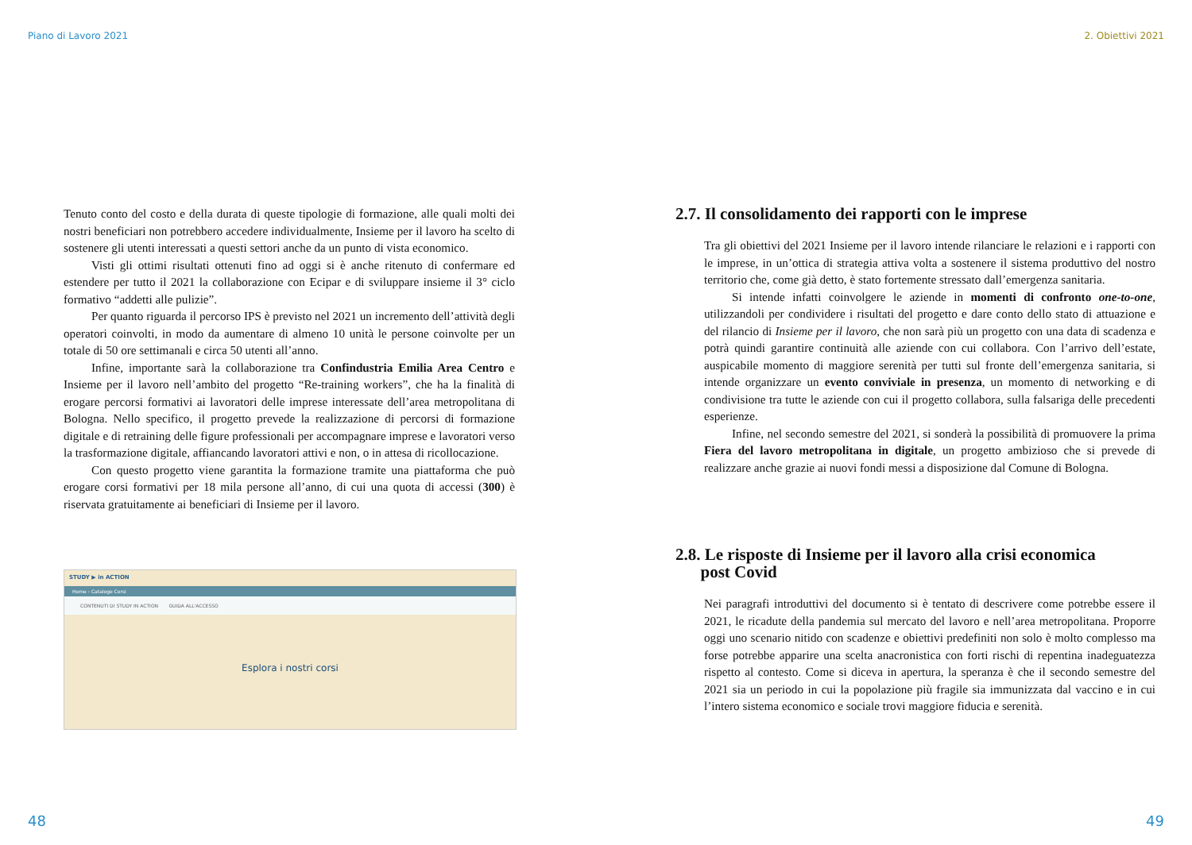Piano di Lavoro 2021
Tenuto conto del costo e della durata di queste tipologie di formazione, alle quali molti dei nostri beneficiari non potrebbero accedere individualmente, Insieme per il lavoro ha scelto di sostenere gli utenti interessati a questi settori anche da un punto di vista economico.
Visti gli ottimi risultati ottenuti fino ad oggi si è anche ritenuto di confermare ed estendere per tutto il 2021 la collaborazione con Ecipar e di sviluppare insieme il 3° ciclo formativo “addetti alle pulizie”.
Per quanto riguarda il percorso IPS è previsto nel 2021 un incremento dell’attività degli operatori coinvolti, in modo da aumentare di almeno 10 unità le persone coinvolte per un totale di 50 ore settimanali e circa 50 utenti all’anno.
Infine, importante sarà la collaborazione tra Confindustria Emilia Area Centro e Insieme per il lavoro nell’ambito del progetto “Re-training workers”, che ha la finalità di erogare percorsi formativi ai lavoratori delle imprese interessate dell’area metropolitana di Bologna. Nello specifico, il progetto prevede la realizzazione di percorsi di formazione digitale e di retraining delle figure professionali per accompagnare imprese e lavoratori verso la trasformazione digitale, affiancando lavoratori attivi e non, o in attesa di ricollocazione.
Con questo progetto viene garantita la formazione tramite una piattaforma che può erogare corsi formativi per 18 mila persone all’anno, di cui una quota di accessi (300) è riservata gratuitamente ai beneficiari di Insieme per il lavoro.
STUDY ▶ in ACTION
Home › Catalogo Corsi
CONTENUTI DI STUDY IN ACTION GUIDA ALL'ACCESSO
Esplora i nostri corsi
48
2. Obiettivi 2021
2.7. Il consolidamento dei rapporti con le imprese
Tra gli obiettivi del 2021 Insieme per il lavoro intende rilanciare le relazioni e i rapporti con le imprese, in un’ottica di strategia attiva volta a sostenere il sistema produttivo del nostro territorio che, come già detto, è stato fortemente stressato dall’emergenza sanitaria.
Si intende infatti coinvolgere le aziende in momenti di confronto one-to-one, utilizzandoli per condividere i risultati del progetto e dare conto dello stato di attuazione e del rilancio di Insieme per il lavoro, che non sarà più un progetto con una data di scadenza e potrà quindi garantire continuità alle aziende con cui collabora. Con l’arrivo dell’estate, auspicabile momento di maggiore serenità per tutti sul fronte dell’emergenza sanitaria, si intende organizzare un evento conviviale in presenza, un momento di networking e di condivisione tra tutte le aziende con cui il progetto collabora, sulla falsariga delle precedenti esperienze.
Infine, nel secondo semestre del 2021, si sonderà la possibilità di promuovere la prima Fiera del lavoro metropolitana in digitale, un progetto ambizioso che si prevede di realizzare anche grazie ai nuovi fondi messi a disposizione dal Comune di Bologna.
2.8. Le risposte di Insieme per il lavoro alla crisi economica
post Covid
Nei paragrafi introduttivi del documento si è tentato di descrivere come potrebbe essere il 2021, le ricadute della pandemia sul mercato del lavoro e nell’area metropolitana. Proporre oggi uno scenario nitido con scadenze e obiettivi predefiniti non solo è molto complesso ma forse potrebbe apparire una scelta anacronistica con forti rischi di repentina inadeguatezza rispetto al contesto. Come si diceva in apertura, la speranza è che il secondo semestre del 2021 sia un periodo in cui la popolazione più fragile sia immunizzata dal vaccino e in cui l’intero sistema economico e sociale trovi maggiore fiducia e serenità.
49